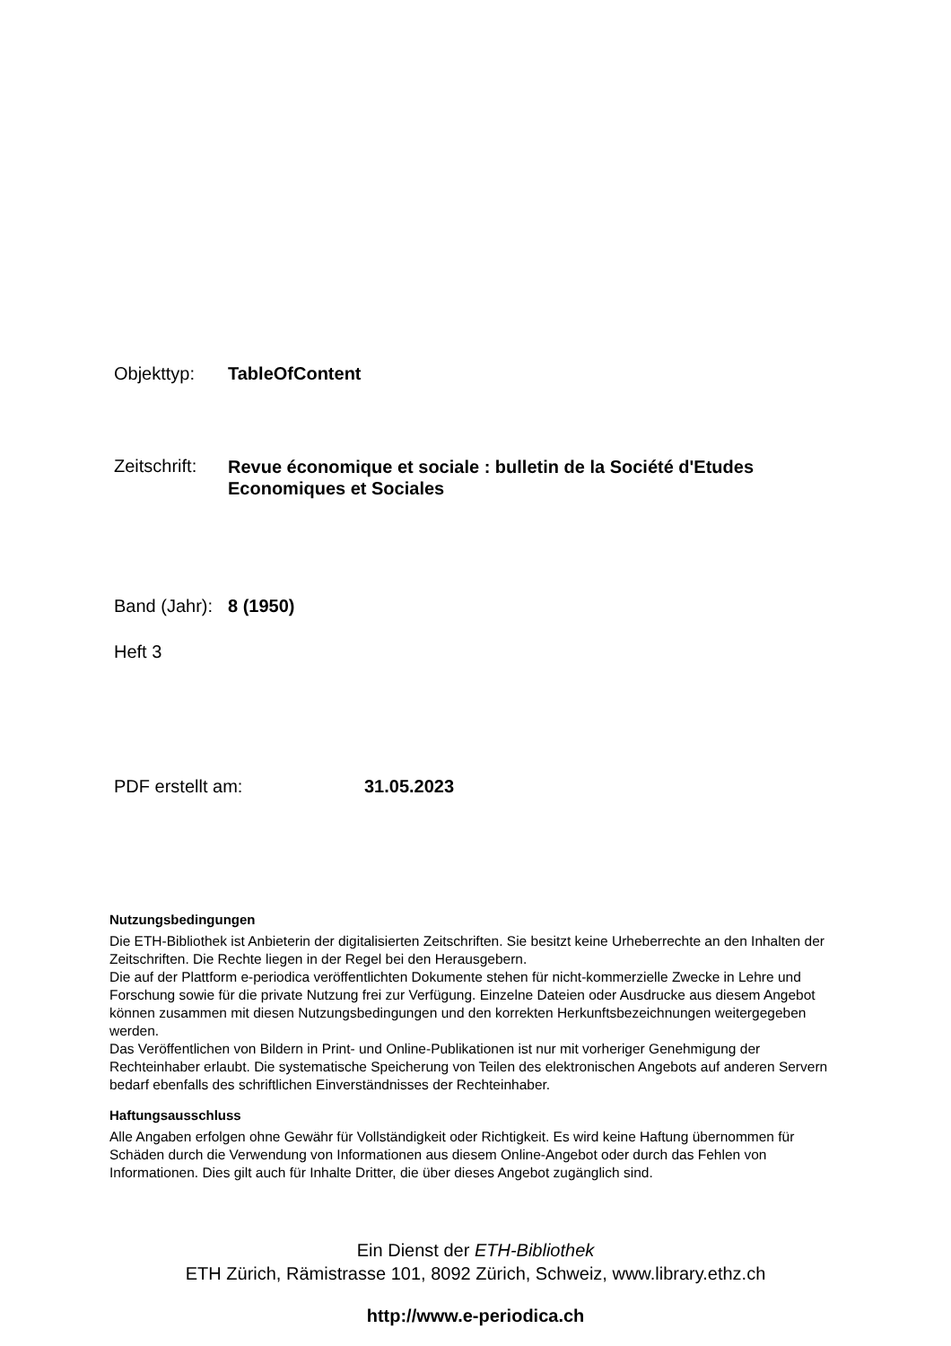Objekttyp: TableOfContent
Zeitschrift:
Revue économique et sociale : bulletin de la Société d'Etudes Economiques et Sociales
Band (Jahr):
8 (1950)
Heft 3
PDF erstellt am: 31.05.2023
Nutzungsbedingungen
Die ETH-Bibliothek ist Anbieterin der digitalisierten Zeitschriften. Sie besitzt keine Urheberrechte an den Inhalten der Zeitschriften. Die Rechte liegen in der Regel bei den Herausgebern.
Die auf der Plattform e-periodica veröffentlichten Dokumente stehen für nicht-kommerzielle Zwecke in Lehre und Forschung sowie für die private Nutzung frei zur Verfügung. Einzelne Dateien oder Ausdrucke aus diesem Angebot können zusammen mit diesen Nutzungsbedingungen und den korrekten Herkunftsbezeichnungen weitergegeben werden.
Das Veröffentlichen von Bildern in Print- und Online-Publikationen ist nur mit vorheriger Genehmigung der Rechteinhaber erlaubt. Die systematische Speicherung von Teilen des elektronischen Angebots auf anderen Servern bedarf ebenfalls des schriftlichen Einverständnisses der Rechteinhaber.
Haftungsausschluss
Alle Angaben erfolgen ohne Gewähr für Vollständigkeit oder Richtigkeit. Es wird keine Haftung übernommen für Schäden durch die Verwendung von Informationen aus diesem Online-Angebot oder durch das Fehlen von Informationen. Dies gilt auch für Inhalte Dritter, die über dieses Angebot zugänglich sind.
Ein Dienst der ETH-Bibliothek
ETH Zürich, Rämistrasse 101, 8092 Zürich, Schweiz, www.library.ethz.ch
http://www.e-periodica.ch